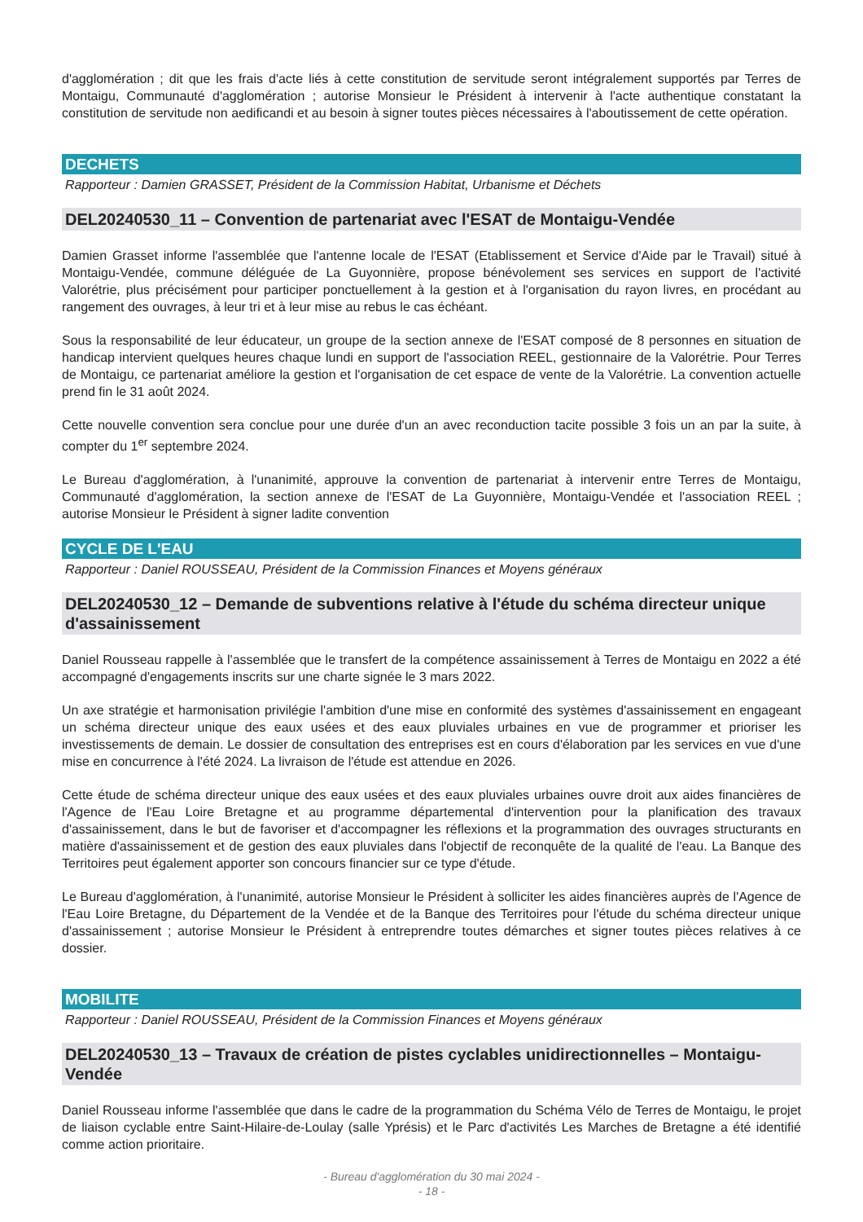d'agglomération ; dit que les frais d'acte liés à cette constitution de servitude seront intégralement supportés par Terres de Montaigu, Communauté d'agglomération ; autorise Monsieur le Président à intervenir à l'acte authentique constatant la constitution de servitude non aedificandi et au besoin à signer toutes pièces nécessaires à l'aboutissement de cette opération.
DECHETS
Rapporteur : Damien GRASSET, Président de la Commission Habitat, Urbanisme et Déchets
DEL20240530_11 – Convention de partenariat avec l'ESAT de Montaigu-Vendée
Damien Grasset informe l'assemblée que l'antenne locale de l'ESAT (Etablissement et Service d'Aide par le Travail) situé à Montaigu-Vendée, commune déléguée de La Guyonnière, propose bénévolement ses services en support de l'activité Valorétrie, plus précisément pour participer ponctuellement à la gestion et à l'organisation du rayon livres, en procédant au rangement des ouvrages, à leur tri et à leur mise au rebus le cas échéant.
Sous la responsabilité de leur éducateur, un groupe de la section annexe de l'ESAT composé de 8 personnes en situation de handicap intervient quelques heures chaque lundi en support de l'association REEL, gestionnaire de la Valorétrie. Pour Terres de Montaigu, ce partenariat améliore la gestion et l'organisation de cet espace de vente de la Valorétrie. La convention actuelle prend fin le 31 août 2024.
Cette nouvelle convention sera conclue pour une durée d'un an avec reconduction tacite possible 3 fois un an par la suite, à compter du 1<sup>er</sup> septembre 2024.
Le Bureau d'agglomération, à l'unanimité, approuve la convention de partenariat à intervenir entre Terres de Montaigu, Communauté d'agglomération, la section annexe de l'ESAT de La Guyonnière, Montaigu-Vendée et l'association REEL ; autorise Monsieur le Président à signer ladite convention
CYCLE DE L'EAU
Rapporteur : Daniel ROUSSEAU, Président de la Commission Finances et Moyens généraux
DEL20240530_12 – Demande de subventions relative à l'étude du schéma directeur unique d'assainissement
Daniel Rousseau rappelle à l'assemblée que le transfert de la compétence assainissement à Terres de Montaigu en 2022 a été accompagné d'engagements inscrits sur une charte signée le 3 mars 2022.
Un axe stratégie et harmonisation privilégie l'ambition d'une mise en conformité des systèmes d'assainissement en engageant un schéma directeur unique des eaux usées et des eaux pluviales urbaines en vue de programmer et prioriser les investissements de demain. Le dossier de consultation des entreprises est en cours d'élaboration par les services en vue d'une mise en concurrence à l'été 2024. La livraison de l'étude est attendue en 2026.
Cette étude de schéma directeur unique des eaux usées et des eaux pluviales urbaines ouvre droit aux aides financières de l'Agence de l'Eau Loire Bretagne et au programme départemental d'intervention pour la planification des travaux d'assainissement, dans le but de favoriser et d'accompagner les réflexions et la programmation des ouvrages structurants en matière d'assainissement et de gestion des eaux pluviales dans l'objectif de reconquête de la qualité de l'eau. La Banque des Territoires peut également apporter son concours financier sur ce type d'étude.
Le Bureau d'agglomération, à l'unanimité, autorise Monsieur le Président à solliciter les aides financières auprès de l'Agence de l'Eau Loire Bretagne, du Département de la Vendée et de la Banque des Territoires pour l'étude du schéma directeur unique d'assainissement ; autorise Monsieur le Président à entreprendre toutes démarches et signer toutes pièces relatives à ce dossier.
MOBILITE
Rapporteur : Daniel ROUSSEAU, Président de la Commission Finances et Moyens généraux
DEL20240530_13 – Travaux de création de pistes cyclables unidirectionnelles – Montaigu-Vendée
Daniel Rousseau informe l'assemblée que dans le cadre de la programmation du Schéma Vélo de Terres de Montaigu, le projet de liaison cyclable entre Saint-Hilaire-de-Loulay (salle Yprésis) et le Parc d'activités Les Marches de Bretagne a été identifié comme action prioritaire.
- Bureau d'agglomération du 30 mai 2024 -
- 18 -